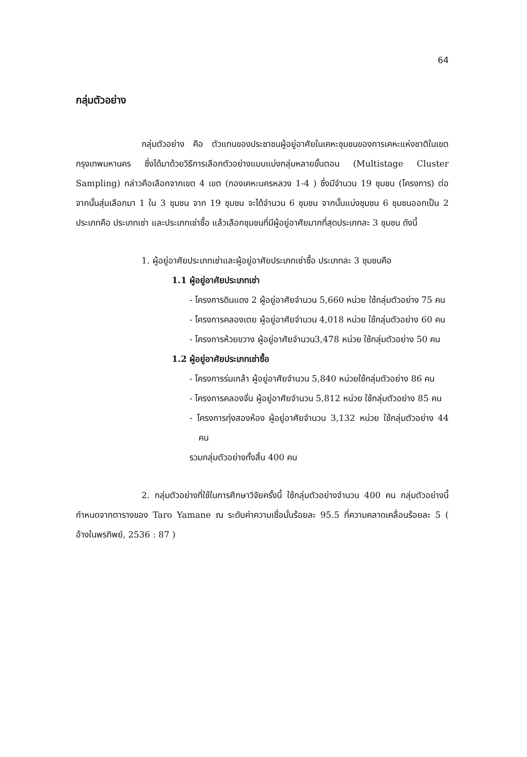64
กลุ่มตัวอย่าง
กลุ่มตัวอย่าง คือ ตัวแทนของประชาชนผู้อยู่อาศัยในเคหะชุมชนของการเคหะแห่งชาติในเขตกรุงเทพมหานคร ซึ่งได้มาด้วยวิธีการเลือกตัวอย่างแบบแบ่งกลุ่มหลายขั้นตอน (Multistage Cluster Sampling) กล่าวคือเลือกจากเขต 4 เขต (กองเคหะนครหลวง 1-4 ) ซึ่งมีจำนวน 19 ชุมชน (โครงการ) ต่อจากนั้นสุ่มเลือกมา 1 ใน 3 ชุมชน จาก 19 ชุมชน จะได้จำนวน 6 ชุมชน จากนั้นแบ่งชุมชน 6 ชุมชนออกเป็น 2 ประเภทคือ ประเภทเช่า และประเภทเช่าซื้อ แล้วเลือกชุมชนที่มีผู้อยู่อาศัยมากที่สุดประเภทละ 3 ชุมชน ดังนี้
1. ผู้อยู่อาศัยประเภทเช่าและผู้อยู่อาศัยประเภทเช่าซื้อ ประเภทละ 3 ชุมชนคือ
1.1 ผู้อยู่อาศัยประเภทเช่า
- โครงการดินแดง 2 ผู้อยู่อาศัยจำนวน 5,660 หน่วย ใช้กลุ่มตัวอย่าง 75 คน
- โครงการคลองเตย ผู้อยู่อาศัยจำนวน 4,018 หน่วย ใช้กลุ่มตัวอย่าง 60 คน
- โครงการห้วยขวาง ผู้อยู่อาศัยจำนวน3,478 หน่วย ใช้กลุ่มตัวอย่าง 50 คน
1.2 ผู้อยู่อาศัยประเภทเช่าซื้อ
- โครงการร่มเกล้า ผู้อยู่อาศัยจำนวน 5,840 หน่วยใช้กลุ่มตัวอย่าง 86 คน
- โครงการคลองจั่น ผู้อยู่อาศัยจำนวน 5,812 หน่วย ใช้กลุ่มตัวอย่าง 85 คน
- โครงการทุ่งสองห้อง ผู้อยู่อาศัยจำนวน 3,132 หน่วย ใช้กลุ่มตัวอย่าง 44 คน
รวมกลุ่มตัวอย่างทั้งสิ้น 400 คน
2. กลุ่มตัวอย่างที่ใช้ในการศึกษาวิจัยครั้งนี้ ใช้กลุ่มตัวอย่างจำนวน 400 คน กลุ่มตัวอย่างนี้กำหนดจากตารางของ Taro Yamane ณ ระดับค่าความเชื่อมั่นร้อยละ 95.5 ที่ความคลาดเคลื่อนร้อยละ 5 ( อ้างในพรทิพย์, 2536 : 87 )